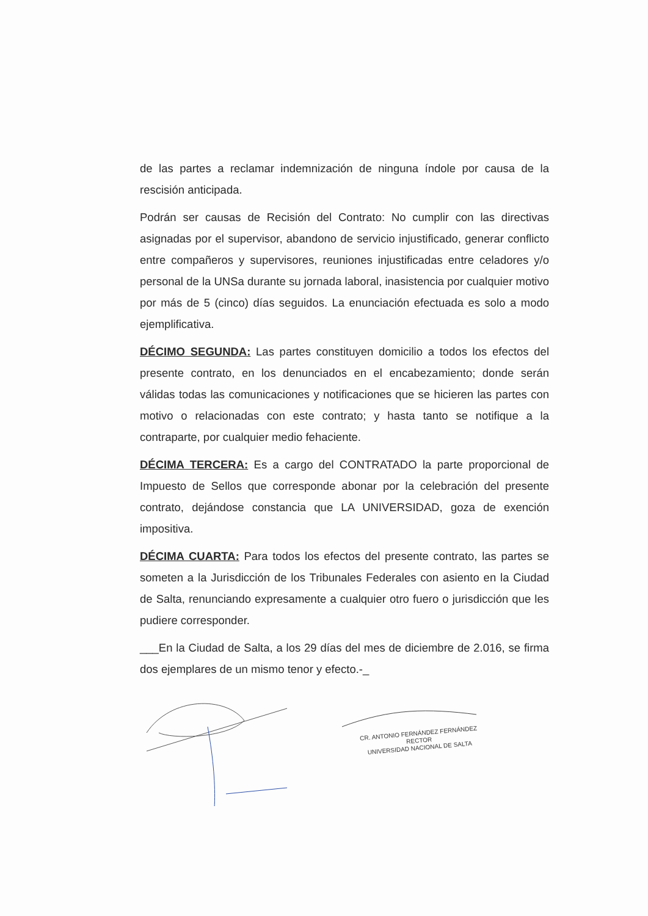de las partes a reclamar indemnización de ninguna índole por causa de la rescisión anticipada.
Podrán ser causas de Recisión del Contrato: No cumplir con las directivas asignadas por el supervisor, abandono de servicio injustificado, generar conflicto entre compañeros y supervisores, reuniones injustificadas entre celadores y/o personal de la UNSa durante su jornada laboral, inasistencia por cualquier motivo por más de 5 (cinco) días seguidos. La enunciación efectuada es solo a modo ejemplificativa.
DÉCIMO SEGUNDA: Las partes constituyen domicilio a todos los efectos del presente contrato, en los denunciados en el encabezamiento; donde serán válidas todas las comunicaciones y notificaciones que se hicieren las partes con motivo o relacionadas con este contrato; y hasta tanto se notifique a la contraparte, por cualquier medio fehaciente.
DÉCIMA TERCERA: Es a cargo del CONTRATADO la parte proporcional de Impuesto de Sellos que corresponde abonar por la celebración del presente contrato, dejándose constancia que LA UNIVERSIDAD, goza de exención impositiva.
DÉCIMA CUARTA: Para todos los efectos del presente contrato, las partes se someten a la Jurisdicción de los Tribunales Federales con asiento en la Ciudad de Salta, renunciando expresamente a cualquier otro fuero o jurisdicción que les pudiere corresponder.
___En la Ciudad de Salta, a los 29 días del mes de diciembre de 2.016, se firma dos ejemplares de un mismo tenor y efecto.-_
CR. ANTONIO FERNÁNDEZ FERNÁNDEZ
RECTOR
UNIVERSIDAD NACIONAL DE SALTA